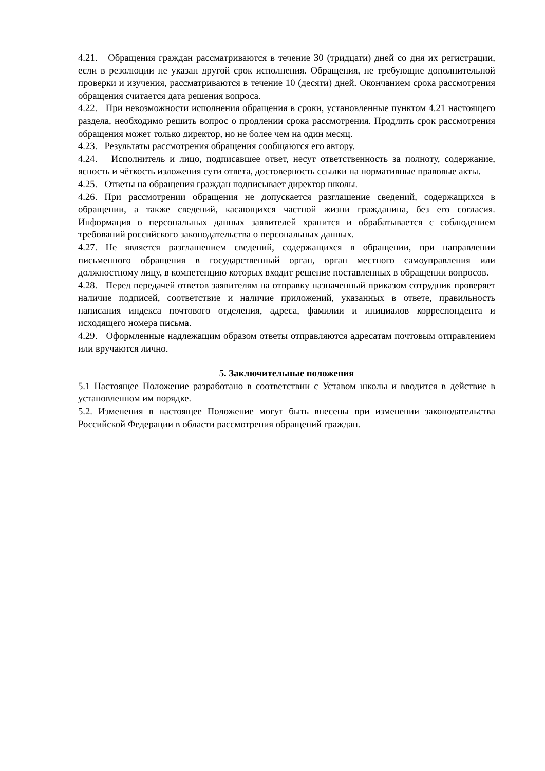4.21. Обращения граждан рассматриваются в течение 30 (тридцати) дней со дня их регистрации, если в резолюции не указан другой срок исполнения. Обращения, не требующие дополнительной проверки и изучения, рассматриваются в течение 10 (десяти) дней. Окончанием срока рассмотрения обращения считается дата решения вопроса.
4.22. При невозможности исполнения обращения в сроки, установленные пунктом 4.21 настоящего раздела, необходимо решить вопрос о продлении срока рассмотрения. Продлить срок рассмотрения обращения может только директор, но не более чем на один месяц.
4.23. Результаты рассмотрения обращения сообщаются его автору.
4.24. Исполнитель и лицо, подписавшее ответ, несут ответственность за полноту, содержание, ясность и чёткость изложения сути ответа, достоверность ссылки на нормативные правовые акты.
4.25. Ответы на обращения граждан подписывает директор школы.
4.26. При рассмотрении обращения не допускается разглашение сведений, содержащихся в обращении, а также сведений, касающихся частной жизни гражданина, без его согласия. Информация о персональных данных заявителей хранится и обрабатывается с соблюдением требований российского законодательства о персональных данных.
4.27. Не является разглашением сведений, содержащихся в обращении, при направлении письменного обращения в государственный орган, орган местного самоуправления или должностному лицу, в компетенцию которых входит решение поставленных в обращении вопросов.
4.28. Перед передачей ответов заявителям на отправку назначенный приказом сотрудник проверяет наличие подписей, соответствие и наличие приложений, указанных в ответе, правильность написания индекса почтового отделения, адреса, фамилии и инициалов корреспондента и исходящего номера письма.
4.29. Оформленные надлежащим образом ответы отправляются адресатам почтовым отправлением или вручаются лично.
5. Заключительные положения
5.1 Настоящее Положение разработано в соответствии с Уставом школы и вводится в действие в установленном им порядке.
5.2. Изменения в настоящее Положение могут быть внесены при изменении законодательства Российской Федерации в области рассмотрения обращений граждан.